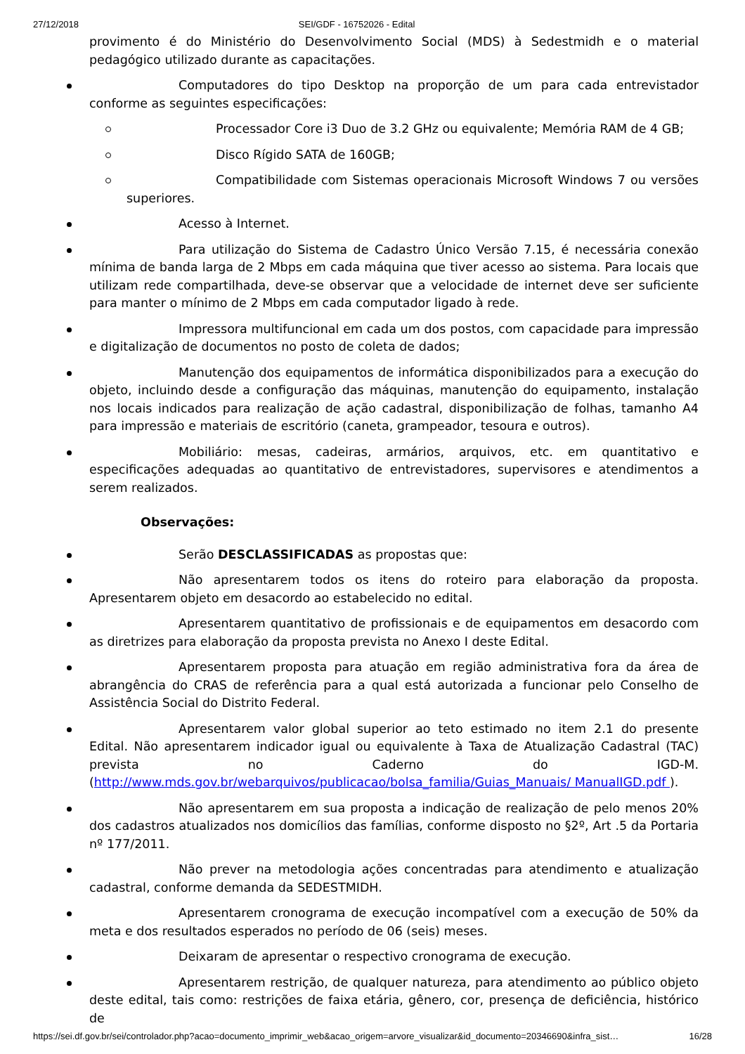27/12/2018 SEI/GDF - 16752026 - Edital
provimento é do Ministério do Desenvolvimento Social (MDS) à Sedestmidh e o material pedagógico utilizado durante as capacitações.
Computadores do tipo Desktop na proporção de um para cada entrevistador conforme as seguintes especificações:
Processador Core i3 Duo de 3.2 GHz ou equivalente; Memória RAM de 4 GB;
Disco Rígido SATA de 160GB;
Compatibilidade com Sistemas operacionais Microsoft Windows 7 ou versões superiores.
Acesso à Internet.
Para utilização do Sistema de Cadastro Único Versão 7.15, é necessária conexão mínima de banda larga de 2 Mbps em cada máquina que tiver acesso ao sistema. Para locais que utilizam rede compartilhada, deve-se observar que a velocidade de internet deve ser suficiente para manter o mínimo de 2 Mbps em cada computador ligado à rede.
Impressora multifuncional em cada um dos postos, com capacidade para impressão e digitalização de documentos no posto de coleta de dados;
Manutenção dos equipamentos de informática disponibilizados para a execução do objeto, incluindo desde a configuração das máquinas, manutenção do equipamento, instalação nos locais indicados para realização de ação cadastral, disponibilização de folhas, tamanho A4 para impressão e materiais de escritório (caneta, grampeador, tesoura e outros).
Mobiliário: mesas, cadeiras, armários, arquivos, etc. em quantitativo e especificações adequadas ao quantitativo de entrevistadores, supervisores e atendimentos a serem realizados.
Observações:
Serão DESCLASSIFICADAS as propostas que:
Não apresentarem todos os itens do roteiro para elaboração da proposta. Apresentarem objeto em desacordo ao estabelecido no edital.
Apresentarem quantitativo de profissionais e de equipamentos em desacordo com as diretrizes para elaboração da proposta prevista no Anexo I deste Edital.
Apresentarem proposta para atuação em região administrativa fora da área de abrangência do CRAS de referência para a qual está autorizada a funcionar pelo Conselho de Assistência Social do Distrito Federal.
Apresentarem valor global superior ao teto estimado no item 2.1 do presente Edital. Não apresentarem indicador igual ou equivalente à Taxa de Atualização Cadastral (TAC) prevista no Caderno do IGD-M. (http://www.mds.gov.br/webarquivos/publicacao/bolsa_familia/Guias_Manuais/ ManualIGD.pdf ).
Não apresentarem em sua proposta a indicação de realização de pelo menos 20% dos cadastros atualizados nos domicílios das famílias, conforme disposto no §2º, Art .5 da Portaria nº 177/2011.
Não prever na metodologia ações concentradas para atendimento e atualização cadastral, conforme demanda da SEDESTMIDH.
Apresentarem cronograma de execução incompatível com a execução de 50% da meta e dos resultados esperados no período de 06 (seis) meses.
Deixaram de apresentar o respectivo cronograma de execução.
Apresentarem restrição, de qualquer natureza, para atendimento ao público objeto deste edital, tais como: restrições de faixa etária, gênero, cor, presença de deficiência, histórico de
https://sei.df.gov.br/sei/controlador.php?acao=documento_imprimir_web&acao_origem=arvore_visualizar&id_documento=20346690&infra_sist… 16/28